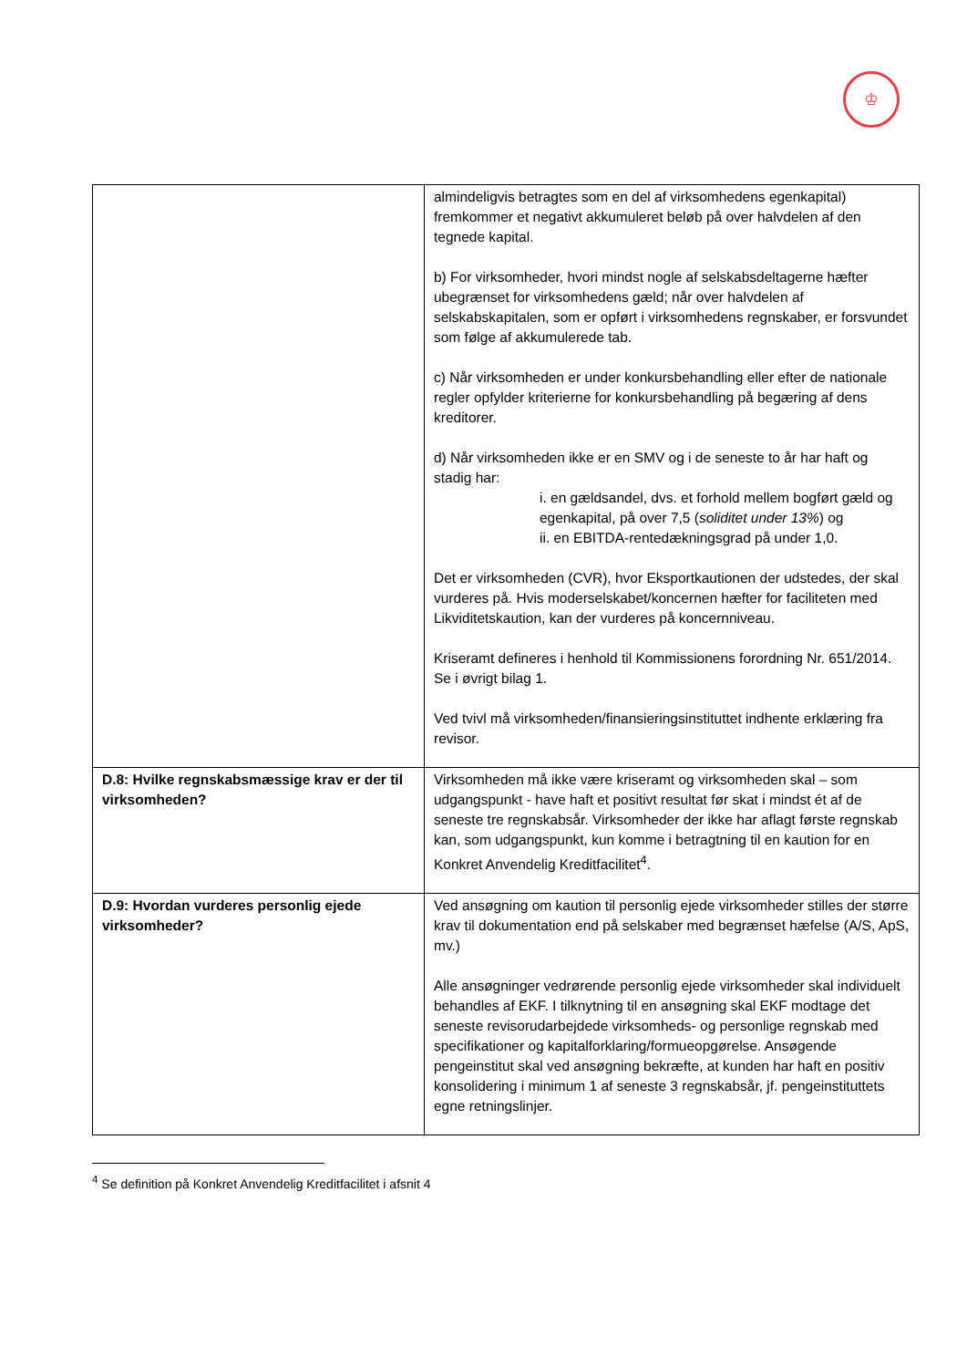♔
| | almindeligvis betragtes som en del af virksomhedens egenkapital) fremkommer et negativt akkumuleret beløb på over halvdelen af den tegnede kapital. b) For virksomheder, hvori mindst nogle af selskabsdeltagerne hæfter ubegrænset for virksomhedens gæld; når over halvdelen af selskabskapitalen, som er opført i virksomhedens regnskaber, er forsvundet som følge af akkumulerede tab. c) Når virksomheden er under konkursbehandling eller efter de nationale regler opfylder kriterierne for konkursbehandling på begæring af dens kreditorer. d) Når virksomheden ikke er en SMV og i de seneste to år har haft og stadig har: i. en gældsandel, dvs. et forhold mellem bogført gæld og egenkapital, på over 7,5 ( soliditet under 13% ) og ii. en EBITDA-rentedækningsgrad på under 1,0. Det er virksomheden (CVR), hvor Eksportkautionen der udstedes, der skal vurderes på. Hvis moderselskabet/koncernen hæfter for faciliteten med Likviditetskaution, kan der vurderes på koncernniveau. Kriseramt defineres i henhold til Kommissionens forordning Nr. 651/2014. Se i øvrigt bilag 1. Ved tvivl må virksomheden/finansieringsinstituttet indhente erklæring fra revisor. |
| D.8: Hvilke regnskabsmæssige krav er der til virksomheden? | Virksomheden må ikke være kriseramt og virksomheden skal – som udgangspunkt - have haft et positivt resultat før skat i mindst ét af de seneste tre regnskabsår. Virksomheder der ikke har aflagt første regnskab kan, som udgangspunkt, kun komme i betragtning til en kaution for en Konkret Anvendelig Kreditfacilitet<sup>4</sup>. |
| D.9: Hvordan vurderes personlig ejede virksomheder? | Ved ansøgning om kaution til personlig ejede virksomheder stilles der større krav til dokumentation end på selskaber med begrænset hæfelse (A/S, ApS, mv.) Alle ansøgninger vedrørende personlig ejede virksomheder skal individuelt behandles af EKF. I tilknytning til en ansøgning skal EKF modtage det seneste revisorudarbejdede virksomheds- og personlige regnskab med specifikationer og kapitalforklaring/formueopgørelse. Ansøgende pengeinstitut skal ved ansøgning bekræfte, at kunden har haft en positiv konsolidering i minimum 1 af seneste 3 regnskabsår, jf. pengeinstituttets egne retningslinjer. |
<sup>4</sup> Se definition på Konkret Anvendelig Kreditfacilitet i afsnit 4